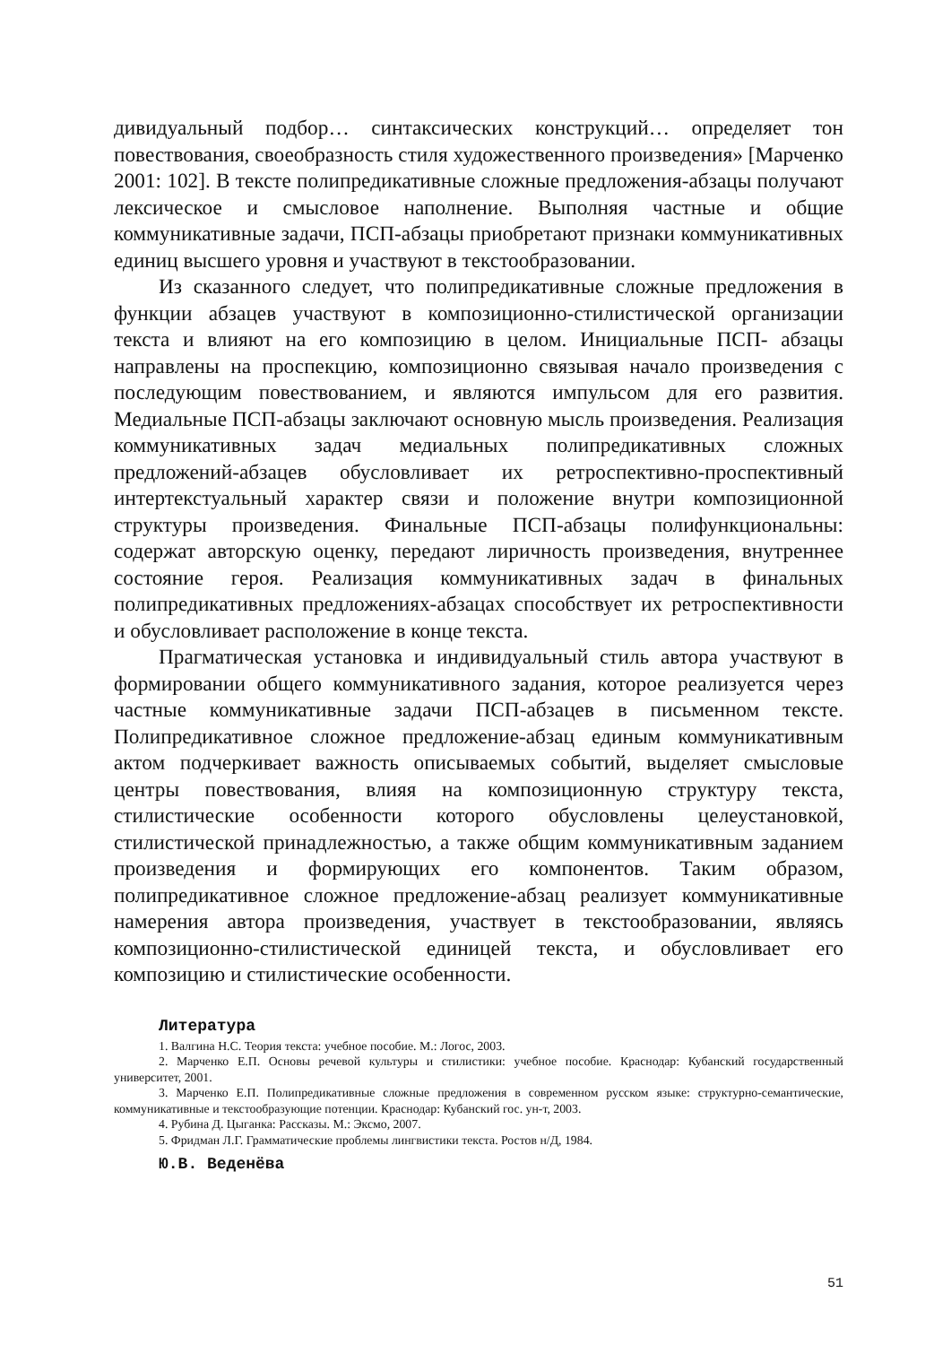дивидуальный подбор… синтаксических конструкций… определяет тон повествования, своеобразность стиля художественного произведения» [Марченко 2001: 102]. В тексте полипредикативные сложные предложения-абзацы получают лексическое и смысловое наполнение. Выполняя частные и общие коммуникативные задачи, ПСП-абзацы приобретают признаки коммуникативных единиц высшего уровня и участвуют в текстообразовании.
Из сказанного следует, что полипредикативные сложные предложения в функции абзацев участвуют в композиционно-стилистической организации текста и влияют на его композицию в целом. Инициальные ПСП- абзацы направлены на проспекцию, композиционно связывая начало произведения с последующим повествованием, и являются импульсом для его развития. Медиальные ПСП-абзацы заключают основную мысль произведения. Реализация коммуникативных задач медиальных полипредикативных сложных предложений-абзацев обусловливает их ретроспективно-проспективный интертекстуальный характер связи и положение внутри композиционной структуры произведения. Финальные ПСП-абзацы полифункциональны: содержат авторскую оценку, передают лиричность произведения, внутреннее состояние героя. Реализация коммуникативных задач в финальных полипредикативных предложениях-абзацах способствует их ретроспективности и обусловливает расположение в конце текста.
Прагматическая установка и индивидуальный стиль автора участвуют в формировании общего коммуникативного задания, которое реализуется через частные коммуникативные задачи ПСП-абзацев в письменном тексте. Полипредикативное сложное предложение-абзац единым коммуникативным актом подчеркивает важность описываемых событий, выделяет смысловые центры повествования, влияя на композиционную структуру текста, стилистические особенности которого обусловлены целеустановкой, стилистической принадлежностью, а также общим коммуникативным заданием произведения и формирующих его компонентов. Таким образом, полипредикативное сложное предложение-абзац реализует коммуникативные намерения автора произведения, участвует в текстообразовании, являясь композиционно-стилистической единицей текста, и обусловливает его композицию и стилистические особенности.
Литература
1. Валгина Н.С. Теория текста: учебное пособие. М.: Логос, 2003.
2. Марченко Е.П. Основы речевой культуры и стилистики: учебное пособие. Краснодар: Кубанский государственный университет, 2001.
3. Марченко Е.П. Полипредикативные сложные предложения в современном русском языке: структурно-семантические, коммуникативные и текстообразующие потенции. Краснодар: Кубанский гос. ун-т, 2003.
4. Рубина Д. Цыганка: Рассказы. М.: Эксмо, 2007.
5. Фридман Л.Г. Грамматические проблемы лингвистики текста. Ростов н/Д, 1984.
Ю.В. Веденёва
51